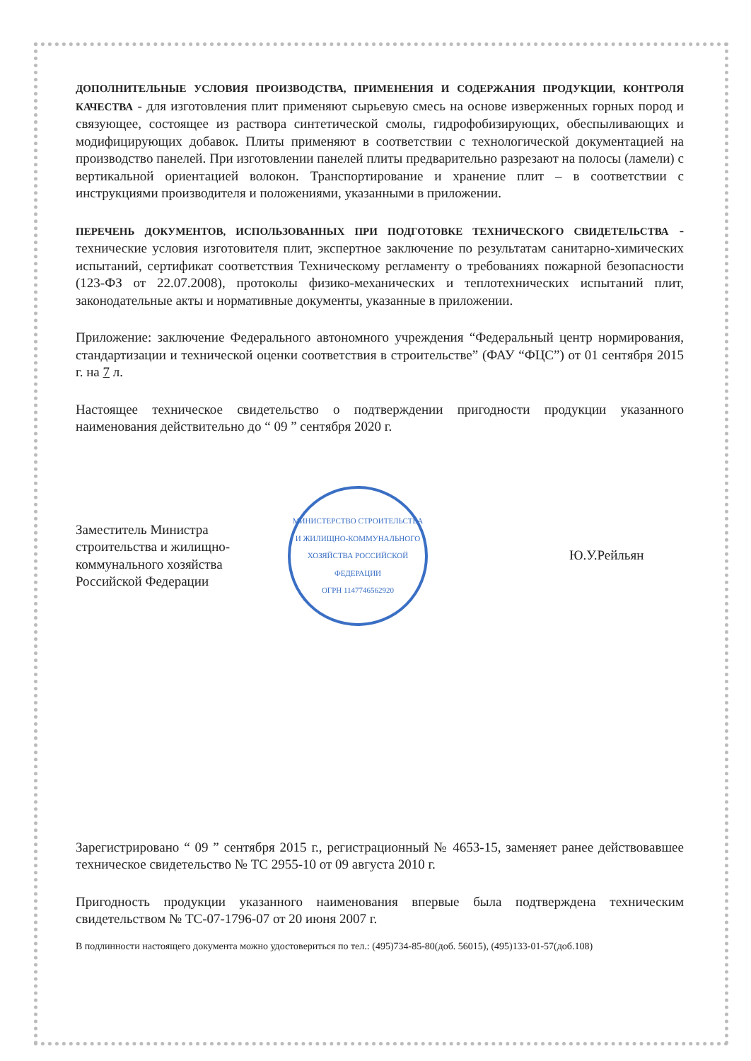ДОПОЛНИТЕЛЬНЫЕ УСЛОВИЯ ПРОИЗВОДСТВА, ПРИМЕНЕНИЯ И СОДЕРЖАНИЯ ПРОДУКЦИИ, КОНТРОЛЯ КАЧЕСТВА - для изготовления плит применяют сырьевую смесь на основе изверженных горных пород и связующее, состоящее из раствора синтетической смолы, гидрофобизирующих, обеспыливающих и модифицирующих добавок. Плиты применяют в соответствии с технологической документацией на производство панелей. При изготовлении панелей плиты предварительно разрезают на полосы (ламели) с вертикальной ориентацией волокон. Транспортирование и хранение плит – в соответствии с инструкциями производителя и положениями, указанными в приложении.
ПЕРЕЧЕНЬ ДОКУМЕНТОВ, ИСПОЛЬЗОВАННЫХ ПРИ ПОДГОТОВКЕ ТЕХНИЧЕСКОГО СВИДЕТЕЛЬСТВА - технические условия изготовителя плит, экспертное заключение по результатам санитарно-химических испытаний, сертификат соответствия Техническому регламенту о требованиях пожарной безопасности (123-ФЗ от 22.07.2008), протоколы физико-механических и теплотехнических испытаний плит, законодательные акты и нормативные документы, указанные в приложении.
Приложение: заключение Федерального автономного учреждения “Федеральный центр нормирования, стандартизации и технической оценки соответствия в строительстве” (ФАУ “ФЦС”) от 01 сентября 2015 г. на 7 л.
Настоящее техническое свидетельство о подтверждении пригодности продукции указанного наименования действительно до “ 09 ” сентября 2020 г.
Заместитель Министра строительства и жилищно-коммунального хозяйства Российской Федерации
МИНИСТЕРСТВО СТРОИТЕЛЬСТВА И ЖИЛИЩНО-КОММУНАЛЬНОГО ХОЗЯЙСТВА РОССИЙСКОЙ ФЕДЕРАЦИИ
ОГРН 1147746562920
Ю.У.Рейльян
Зарегистрировано “ 09 ” сентября 2015 г., регистрационный № 4653-15, заменяет ранее действовавшее техническое свидетельство № ТС 2955-10 от 09 августа 2010 г.
Пригодность продукции указанного наименования впервые была подтверждена техническим свидетельством № ТС-07-1796-07 от 20 июня 2007 г.
В подлинности настоящего документа можно удостовериться по тел.: (495)734-85-80(доб. 56015), (495)133-01-57(доб.108)